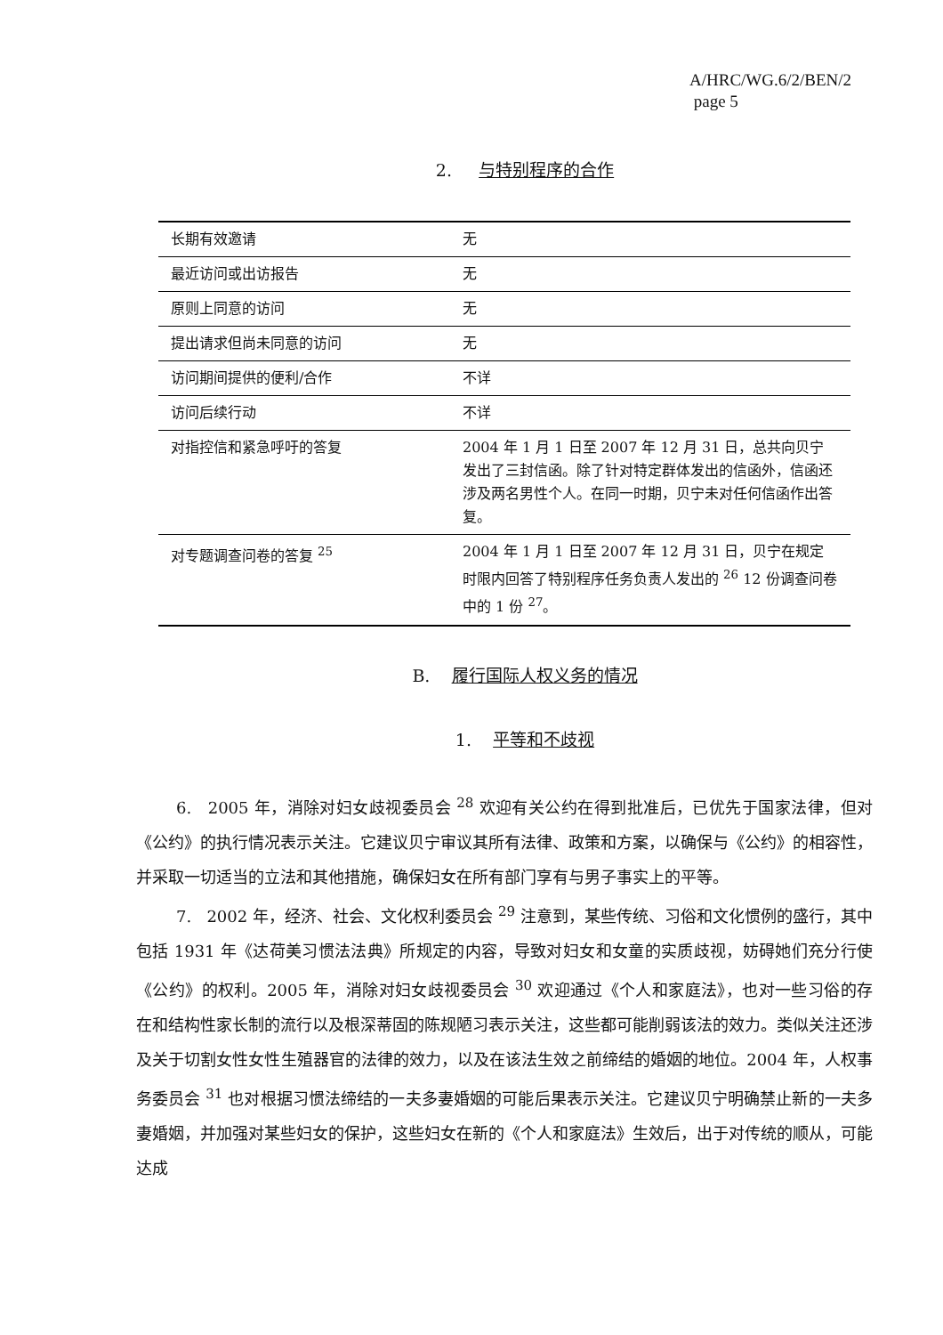A/HRC/WG.6/2/BEN/2
page 5
2. 与特别程序的合作
| 长期有效邀请 | 无 |
| 最近访问或出访报告 | 无 |
| 原则上同意的访问 | 无 |
| 提出请求但尚未同意的访问 | 无 |
| 访问期间提供的便利/合作 | 不详 |
| 访问后续行动 | 不详 |
| 对指控信和紧急呼吁的答复 | 2004 年 1 月 1 日至 2007 年 12 月 31 日，总共向贝宁发出了三封信函。除了针对特定群体发出的信函外，信函还涉及两名男性个人。在同一时期，贝宁未对任何信函作出答复。 |
| 对专题调查问卷的答复 <sup>25</sup> | 2004 年 1 月 1 日至 2007 年 12 月 31 日，贝宁在规定时限内回答了特别程序任务负责人发出的 <sup>26</sup> 12 份调查问卷中的 1 份 <sup>27</sup>。 |
B. 履行国际人权义务的情况
1. 平等和不歧视
6. 2005 年，消除对妇女歧视委员会 <sup>28</sup> 欢迎有关公约在得到批准后，已优先于国家法律，但对《公约》的执行情况表示关注。它建议贝宁审议其所有法律、政策和方案，以确保与《公约》的相容性，并采取一切适当的立法和其他措施，确保妇女在所有部门享有与男子事实上的平等。
7. 2002 年，经济、社会、文化权利委员会 <sup>29</sup> 注意到，某些传统、习俗和文化惯例的盛行，其中包括 1931 年《达荷美习惯法法典》所规定的内容，导致对妇女和女童的实质歧视，妨碍她们充分行使《公约》的权利。2005 年，消除对妇女歧视委员会 <sup>30</sup> 欢迎通过《个人和家庭法》，也对一些习俗的存在和结构性家长制的流行以及根深蒂固的陈规陋习表示关注，这些都可能削弱该法的效力。类似关注还涉及关于切割女性女性生殖器官的法律的效力，以及在该法生效之前缔结的婚姻的地位。2004 年，人权事务委员会 <sup>31</sup> 也对根据习惯法缔结的一夫多妻婚姻的可能后果表示关注。它建议贝宁明确禁止新的一夫多妻婚姻，并加强对某些妇女的保护，这些妇女在新的《个人和家庭法》生效后，出于对传统的顺从，可能达成